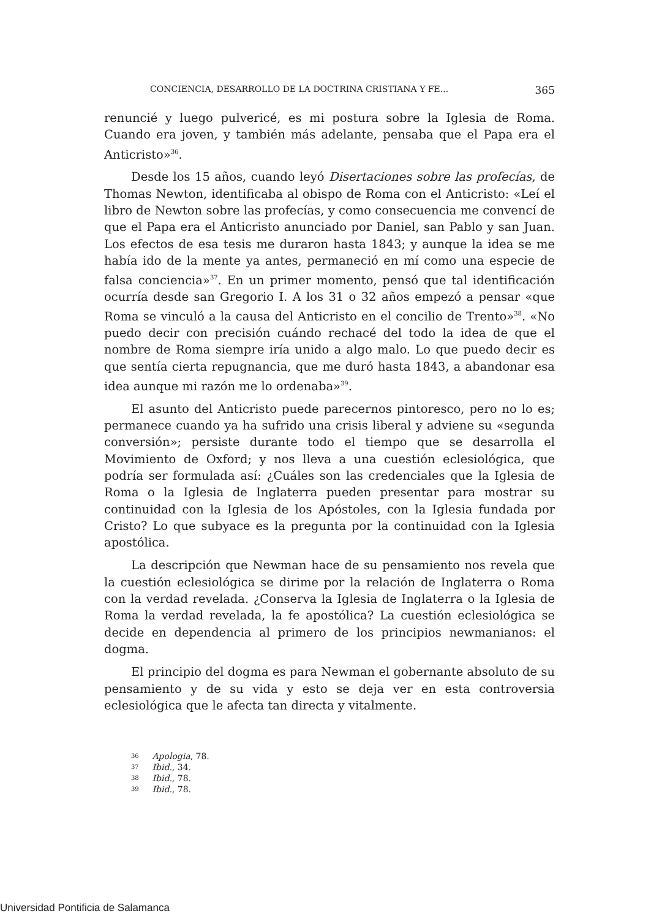CONCIENCIA, DESARROLLO DE LA DOCTRINA CRISTIANA Y FE... 365
renuncié y luego pulvericé, es mi postura sobre la Iglesia de Roma. Cuando era joven, y también más adelante, pensaba que el Papa era el Anticristo»<sup>36</sup>.
Desde los 15 años, cuando leyó Disertaciones sobre las profecías, de Thomas Newton, identificaba al obispo de Roma con el Anticristo: «Leí el libro de Newton sobre las profecías, y como consecuencia me convencí de que el Papa era el Anticristo anunciado por Daniel, san Pablo y san Juan. Los efectos de esa tesis me duraron hasta 1843; y aunque la idea se me había ido de la mente ya antes, permaneció en mí como una especie de falsa conciencia»<sup>37</sup>. En un primer momento, pensó que tal identificación ocurría desde san Gregorio I. A los 31 o 32 años empezó a pensar «que Roma se vinculó a la causa del Anticristo en el concilio de Trento»<sup>38</sup>. «No puedo decir con precisión cuándo rechacé del todo la idea de que el nombre de Roma siempre iría unido a algo malo. Lo que puedo decir es que sentía cierta repugnancia, que me duró hasta 1843, a abandonar esa idea aunque mi razón me lo ordenaba»<sup>39</sup>.
El asunto del Anticristo puede parecernos pintoresco, pero no lo es; permanece cuando ya ha sufrido una crisis liberal y adviene su «segunda conversión»; persiste durante todo el tiempo que se desarrolla el Movimiento de Oxford; y nos lleva a una cuestión eclesiológica, que podría ser formulada así: ¿Cuáles son las credenciales que la Iglesia de Roma o la Iglesia de Inglaterra pueden presentar para mostrar su continuidad con la Iglesia de los Apóstoles, con la Iglesia fundada por Cristo? Lo que subyace es la pregunta por la continuidad con la Iglesia apostólica.
La descripción que Newman hace de su pensamiento nos revela que la cuestión eclesiológica se dirime por la relación de Inglaterra o Roma con la verdad revelada. ¿Conserva la Iglesia de Inglaterra o la Iglesia de Roma la verdad revelada, la fe apostólica? La cuestión eclesiológica se decide en dependencia al primero de los principios newmanianos: el dogma.
El principio del dogma es para Newman el gobernante absoluto de su pensamiento y de su vida y esto se deja ver en esta controversia eclesiológica que le afecta tan directa y vitalmente.
<sup>36</sup> Apologia, 78.
<sup>37</sup> Ibid., 34.
<sup>38</sup> Ibid., 78.
<sup>39</sup> Ibid., 78.
Universidad Pontificia de Salamanca